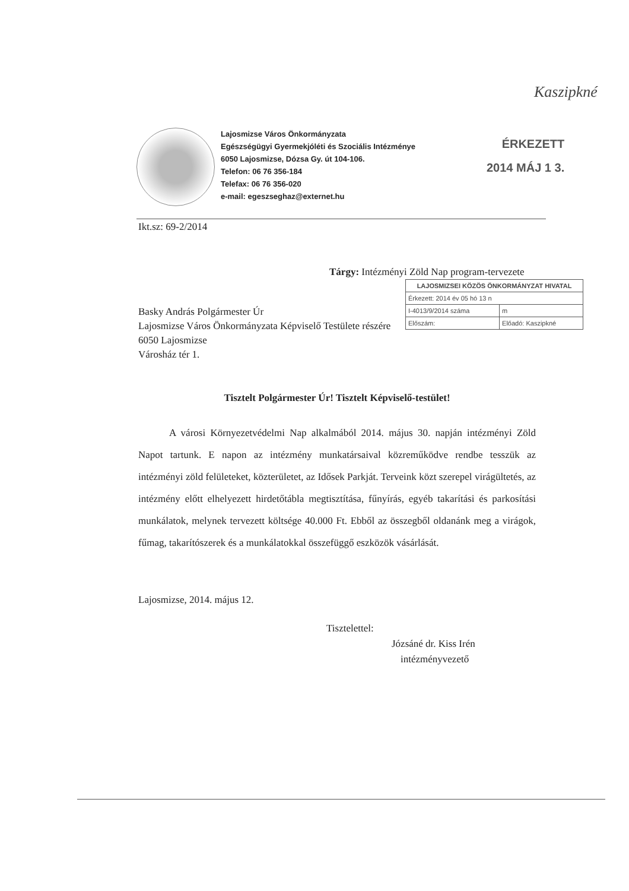Kaszipkné
Lajosmizse Város Önkormányzata
Egészségügyi Gyermekjóléti és Szociális Intézménye
6050 Lajosmizse, Dózsa Gy. út 104-106.
Telefon: 06 76 356-184
Telefax: 06 76 356-020
e-mail: egeszseghaz@externet.hu
ÉRKEZETT
2014 MÁJ 1 3.
Ikt.sz: 69-2/2014
Tárgy: Intézményi Zöld Nap program-tervezete
| LAJOSMIZSEI KÖZÖS ÖNKORMÁNYZAT HIVATAL | |
| --- | --- |
| Érkezett: 2014 év 05 hó 13 n | |
| I-4013/9/2014 száma | m |
| Előszám: | Előadó: Kaszipkné |
Basky András Polgármester Úr
Lajosmizse Város Önkormányzata Képviselő Testülete részére
6050 Lajosmizse
Városház tér 1.
Tisztelt Polgármester Úr! Tisztelt Képviselő-testület!
A városi Környezetvédelmi Nap alkalmából 2014. május 30. napján intézményi Zöld Napot tartunk. E napon az intézmény munkatársaival közreműködve rendbe tesszük az intézményi zöld felületeket, közterületet, az Idősek Parkját. Terveink közt szerepel virágültetés, az intézmény előtt elhelyezett hirdetőtábla megtisztítása, fűnyírás, egyéb takarítási és parkosítási munkálatok, melynek tervezett költsége 40.000 Ft. Ebből az összegből oldanánk meg a virágok, fűmag, takarítószerek és a munkálatokkal összefüggő eszközök vásárlását.
Lajosmizse, 2014. május 12.
Tisztelettel:
Józsáné dr. Kiss Irén
intézményvezető